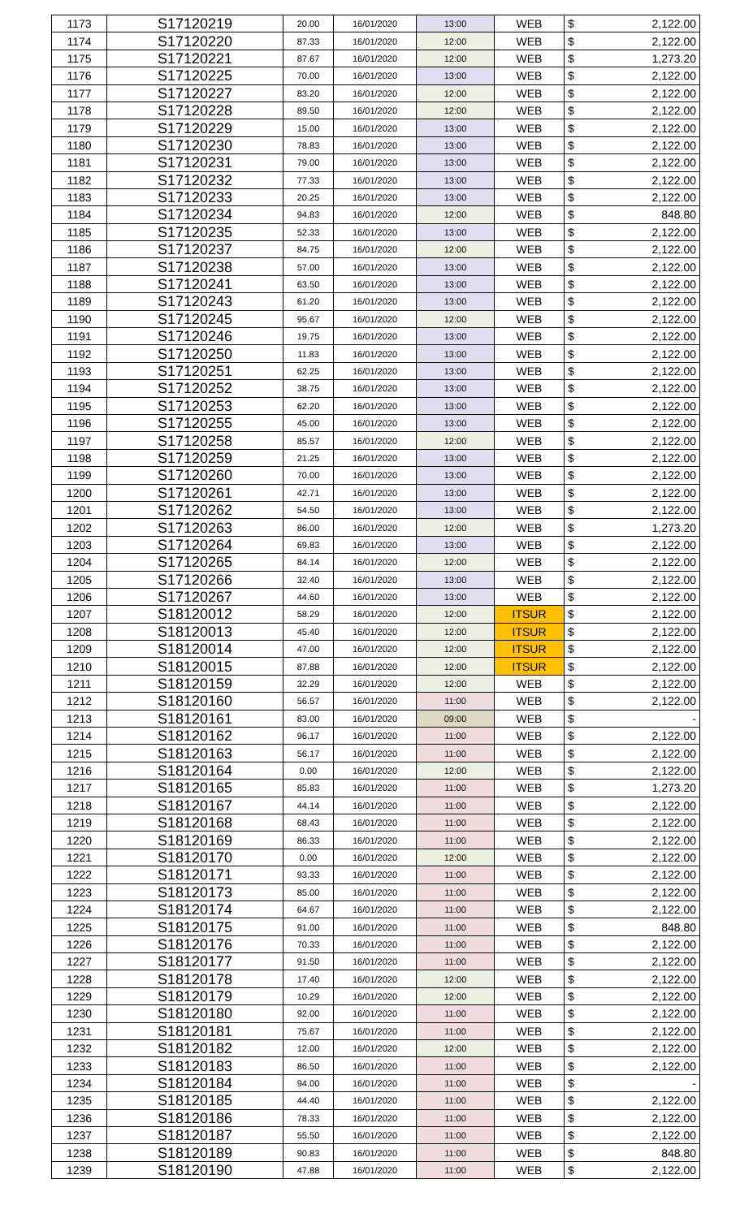| 1173 | S17120219 | 20.00 | 16/01/2020 | 13:00 | WEB | $ | 2,122.00 |
| 1174 | S17120220 | 87.33 | 16/01/2020 | 12:00 | WEB | $ | 2,122.00 |
| 1175 | S17120221 | 87.67 | 16/01/2020 | 12:00 | WEB | $ | 1,273.20 |
| 1176 | S17120225 | 70.00 | 16/01/2020 | 13:00 | WEB | $ | 2,122.00 |
| 1177 | S17120227 | 83.20 | 16/01/2020 | 12:00 | WEB | $ | 2,122.00 |
| 1178 | S17120228 | 89.50 | 16/01/2020 | 12:00 | WEB | $ | 2,122.00 |
| 1179 | S17120229 | 15.00 | 16/01/2020 | 13:00 | WEB | $ | 2,122.00 |
| 1180 | S17120230 | 78.83 | 16/01/2020 | 13:00 | WEB | $ | 2,122.00 |
| 1181 | S17120231 | 79.00 | 16/01/2020 | 13:00 | WEB | $ | 2,122.00 |
| 1182 | S17120232 | 77.33 | 16/01/2020 | 13:00 | WEB | $ | 2,122.00 |
| 1183 | S17120233 | 20.25 | 16/01/2020 | 13:00 | WEB | $ | 2,122.00 |
| 1184 | S17120234 | 94.83 | 16/01/2020 | 12:00 | WEB | $ | 848.80 |
| 1185 | S17120235 | 52.33 | 16/01/2020 | 13:00 | WEB | $ | 2,122.00 |
| 1186 | S17120237 | 84.75 | 16/01/2020 | 12:00 | WEB | $ | 2,122.00 |
| 1187 | S17120238 | 57.00 | 16/01/2020 | 13:00 | WEB | $ | 2,122.00 |
| 1188 | S17120241 | 63.50 | 16/01/2020 | 13:00 | WEB | $ | 2,122.00 |
| 1189 | S17120243 | 61.20 | 16/01/2020 | 13:00 | WEB | $ | 2,122.00 |
| 1190 | S17120245 | 95.67 | 16/01/2020 | 12:00 | WEB | $ | 2,122.00 |
| 1191 | S17120246 | 19.75 | 16/01/2020 | 13:00 | WEB | $ | 2,122.00 |
| 1192 | S17120250 | 11.83 | 16/01/2020 | 13:00 | WEB | $ | 2,122.00 |
| 1193 | S17120251 | 62.25 | 16/01/2020 | 13:00 | WEB | $ | 2,122.00 |
| 1194 | S17120252 | 38.75 | 16/01/2020 | 13:00 | WEB | $ | 2,122.00 |
| 1195 | S17120253 | 62.20 | 16/01/2020 | 13:00 | WEB | $ | 2,122.00 |
| 1196 | S17120255 | 45.00 | 16/01/2020 | 13:00 | WEB | $ | 2,122.00 |
| 1197 | S17120258 | 85.57 | 16/01/2020 | 12:00 | WEB | $ | 2,122.00 |
| 1198 | S17120259 | 21.25 | 16/01/2020 | 13:00 | WEB | $ | 2,122.00 |
| 1199 | S17120260 | 70.00 | 16/01/2020 | 13:00 | WEB | $ | 2,122.00 |
| 1200 | S17120261 | 42.71 | 16/01/2020 | 13:00 | WEB | $ | 2,122.00 |
| 1201 | S17120262 | 54.50 | 16/01/2020 | 13:00 | WEB | $ | 2,122.00 |
| 1202 | S17120263 | 86.00 | 16/01/2020 | 12:00 | WEB | $ | 1,273.20 |
| 1203 | S17120264 | 69.83 | 16/01/2020 | 13:00 | WEB | $ | 2,122.00 |
| 1204 | S17120265 | 84.14 | 16/01/2020 | 12:00 | WEB | $ | 2,122.00 |
| 1205 | S17120266 | 32.40 | 16/01/2020 | 13:00 | WEB | $ | 2,122.00 |
| 1206 | S17120267 | 44.60 | 16/01/2020 | 13:00 | WEB | $ | 2,122.00 |
| 1207 | S18120012 | 58.29 | 16/01/2020 | 12:00 | ITSUR | $ | 2,122.00 |
| 1208 | S18120013 | 45.40 | 16/01/2020 | 12:00 | ITSUR | $ | 2,122.00 |
| 1209 | S18120014 | 47.00 | 16/01/2020 | 12:00 | ITSUR | $ | 2,122.00 |
| 1210 | S18120015 | 87.88 | 16/01/2020 | 12:00 | ITSUR | $ | 2,122.00 |
| 1211 | S18120159 | 32.29 | 16/01/2020 | 12:00 | WEB | $ | 2,122.00 |
| 1212 | S18120160 | 56.57 | 16/01/2020 | 11:00 | WEB | $ | 2,122.00 |
| 1213 | S18120161 | 83.00 | 16/01/2020 | 09:00 | WEB | $ | - |
| 1214 | S18120162 | 96.17 | 16/01/2020 | 11:00 | WEB | $ | 2,122.00 |
| 1215 | S18120163 | 56.17 | 16/01/2020 | 11:00 | WEB | $ | 2,122.00 |
| 1216 | S18120164 | 0.00 | 16/01/2020 | 12:00 | WEB | $ | 2,122.00 |
| 1217 | S18120165 | 85.83 | 16/01/2020 | 11:00 | WEB | $ | 1,273.20 |
| 1218 | S18120167 | 44.14 | 16/01/2020 | 11:00 | WEB | $ | 2,122.00 |
| 1219 | S18120168 | 68.43 | 16/01/2020 | 11:00 | WEB | $ | 2,122.00 |
| 1220 | S18120169 | 86.33 | 16/01/2020 | 11:00 | WEB | $ | 2,122.00 |
| 1221 | S18120170 | 0.00 | 16/01/2020 | 12:00 | WEB | $ | 2,122.00 |
| 1222 | S18120171 | 93.33 | 16/01/2020 | 11:00 | WEB | $ | 2,122.00 |
| 1223 | S18120173 | 85.00 | 16/01/2020 | 11:00 | WEB | $ | 2,122.00 |
| 1224 | S18120174 | 64.67 | 16/01/2020 | 11:00 | WEB | $ | 2,122.00 |
| 1225 | S18120175 | 91.00 | 16/01/2020 | 11:00 | WEB | $ | 848.80 |
| 1226 | S18120176 | 70.33 | 16/01/2020 | 11:00 | WEB | $ | 2,122.00 |
| 1227 | S18120177 | 91.50 | 16/01/2020 | 11:00 | WEB | $ | 2,122.00 |
| 1228 | S18120178 | 17.40 | 16/01/2020 | 12:00 | WEB | $ | 2,122.00 |
| 1229 | S18120179 | 10.29 | 16/01/2020 | 12:00 | WEB | $ | 2,122.00 |
| 1230 | S18120180 | 92.00 | 16/01/2020 | 11:00 | WEB | $ | 2,122.00 |
| 1231 | S18120181 | 75.67 | 16/01/2020 | 11:00 | WEB | $ | 2,122.00 |
| 1232 | S18120182 | 12.00 | 16/01/2020 | 12:00 | WEB | $ | 2,122.00 |
| 1233 | S18120183 | 86.50 | 16/01/2020 | 11:00 | WEB | $ | 2,122.00 |
| 1234 | S18120184 | 94.00 | 16/01/2020 | 11:00 | WEB | $ | - |
| 1235 | S18120185 | 44.40 | 16/01/2020 | 11:00 | WEB | $ | 2,122.00 |
| 1236 | S18120186 | 78.33 | 16/01/2020 | 11:00 | WEB | $ | 2,122.00 |
| 1237 | S18120187 | 55.50 | 16/01/2020 | 11:00 | WEB | $ | 2,122.00 |
| 1238 | S18120189 | 90.83 | 16/01/2020 | 11:00 | WEB | $ | 848.80 |
| 1239 | S18120190 | 47.88 | 16/01/2020 | 11:00 | WEB | $ | 2,122.00 |